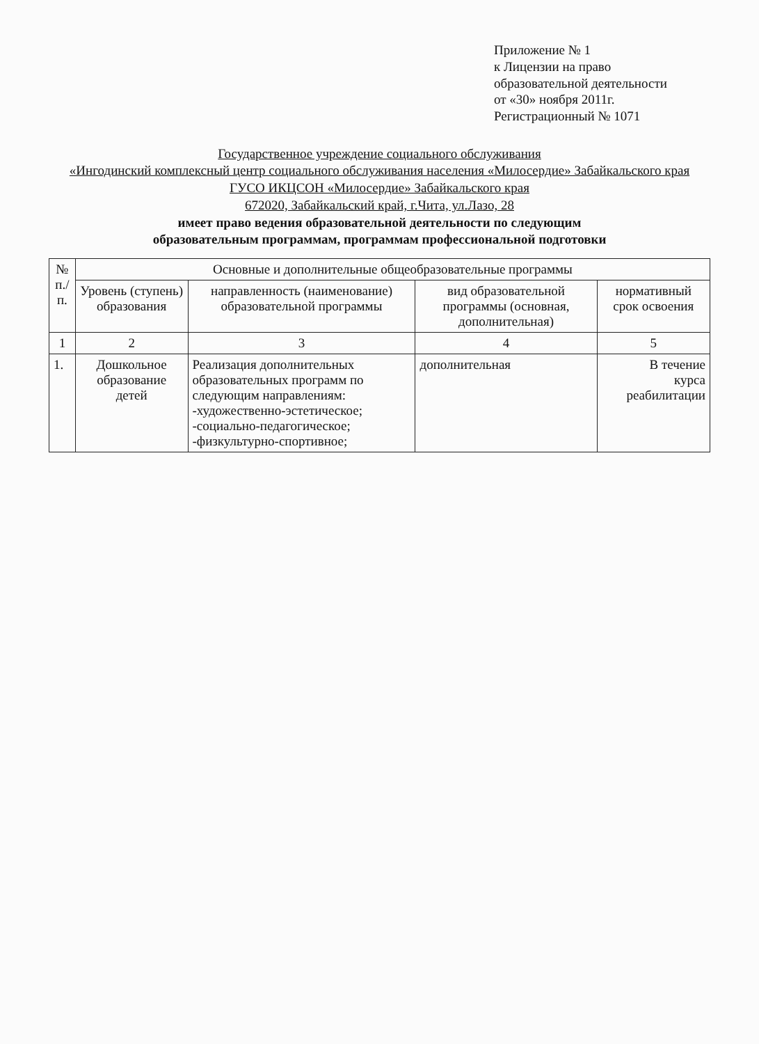Приложение № 1
к Лицензии на право
образовательной деятельности
от «30» ноября 2011г.
Регистрационный № 1071
Государственное учреждение социального обслуживания
«Ингодинский комплексный центр социального обслуживания населения «Милосердие» Забайкальского края
ГУСО ИКЦСОН «Милосердие» Забайкальского края
672020, Забайкальский край, г.Чита, ул.Лазо, 28
имеет право ведения образовательной деятельности по следующим
образовательным программам, программам профессиональной подготовки
| № п./п. | Основные и дополнительные общеобразовательные программы | | | |
| --- | --- | --- | --- | --- |
| | Уровень (ступень) образования | направленность (наименование) образовательной программы | вид образовательной программы (основная, дополнительная) | нормативный срок освоения |
| 1 | 2 | 3 | 4 | 5 |
| 1. | Дошкольное образование детей | Реализация дополнительных образовательных программ по следующим направлениям: -художественно-эстетическое; -социально-педагогическое; -физкультурно-спортивное; | дополнительная | В течение курса реабилитации |